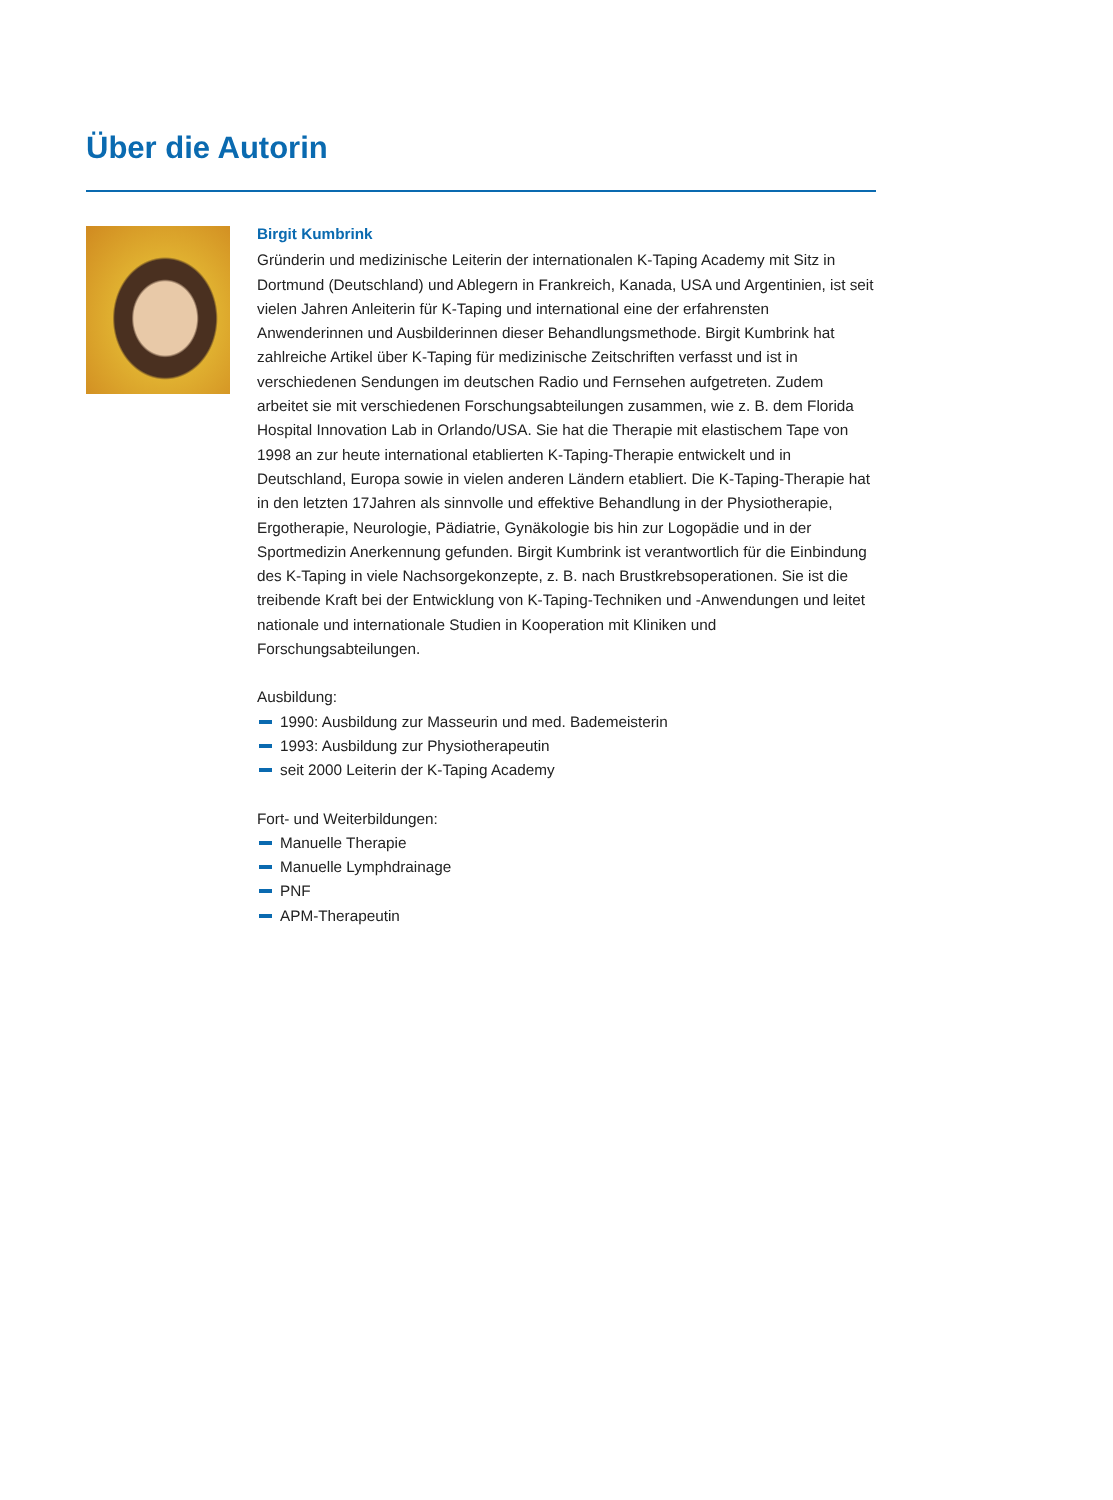Über die Autorin
Birgit Kumbrink
Gründerin und medizinische Leiterin der internationalen K-Taping Academy mit Sitz in Dortmund (Deutschland) und Ablegern in Frankreich, Kanada, USA und Argentinien, ist seit vielen Jahren Anleiterin für K-Taping und international eine der erfahrensten Anwenderinnen und Ausbilderinnen dieser Behandlungsmethode. Birgit Kumbrink hat zahlreiche Artikel über K-Taping für medizinische Zeitschriften verfasst und ist in verschiedenen Sendungen im deutschen Radio und Fernsehen aufgetreten. Zudem arbeitet sie mit verschiedenen Forschungsabteilungen zusammen, wie z. B. dem Florida Hospital Innovation Lab in Orlando/USA. Sie hat die Therapie mit elastischem Tape von 1998 an zur heute international etablierten K-Taping-Therapie entwickelt und in Deutschland, Europa sowie in vielen anderen Ländern etabliert. Die K-Taping-Therapie hat in den letzten 17Jahren als sinnvolle und effektive Behandlung in der Physiotherapie, Ergotherapie, Neurologie, Pädiatrie, Gynäkologie bis hin zur Logopädie und in der Sportmedizin Anerkennung gefunden. Birgit Kumbrink ist verantwortlich für die Einbindung des K-Taping in viele Nachsorgekonzepte, z. B. nach Brustkrebsoperationen. Sie ist die treibende Kraft bei der Entwicklung von K-Taping-Techniken und -Anwendungen und leitet nationale und internationale Studien in Kooperation mit Kliniken und Forschungsabteilungen.
Ausbildung:
1990: Ausbildung zur Masseurin und med. Bademeisterin
1993: Ausbildung zur Physiotherapeutin
seit 2000 Leiterin der K-Taping Academy
Fort- und Weiterbildungen:
Manuelle Therapie
Manuelle Lymphdrainage
PNF
APM-Therapeutin